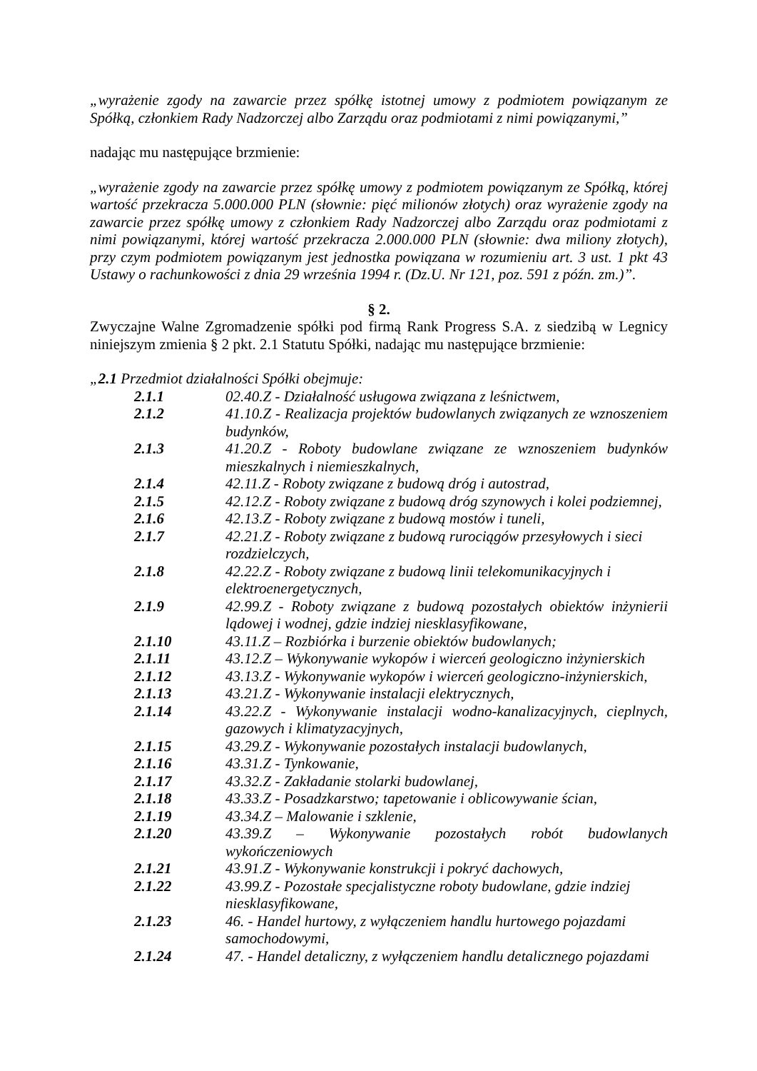„wyrażenie zgody na zawarcie przez spółkę istotnej umowy z podmiotem powiązanym ze Spółką, członkiem Rady Nadzorczej albo Zarządu oraz podmiotami z nimi powiązanymi,”
nadając mu następujące brzmienie:
„wyrażenie zgody na zawarcie przez spółkę umowy z podmiotem powiązanym ze Spółką, której wartość przekracza 5.000.000 PLN (słownie: pięć milionów złotych) oraz wyrażenie zgody na zawarcie przez spółkę umowy z członkiem Rady Nadzorczej albo Zarządu oraz podmiotami z nimi powiązanymi, której wartość przekracza 2.000.000 PLN (słownie: dwa miliony złotych), przy czym podmiotem powiązanym jest jednostka powiązana w rozumieniu art. 3 ust. 1 pkt 43 Ustawy o rachunkowości z dnia 29 września 1994 r. (Dz.U. Nr 121, poz. 591 z późn. zm.)”.
§ 2.
Zwyczajne Walne Zgromadzenie spółki pod firmą Rank Progress S.A. z siedzibą w Legnicy niniejszym zmienia § 2 pkt. 2.1 Statutu Spółki, nadając mu następujące brzmienie:
„2.1 Przedmiot działalności Spółki obejmuje:
| 2.1.1 | 02.40.Z - Działalność usługowa związana z leśnictwem, |
| 2.1.2 | 41.10.Z - Realizacja projektów budowlanych związanych ze wznoszeniem budynków, |
| 2.1.3 | 41.20.Z - Roboty budowlane związane ze wznoszeniem budynków mieszkalnych i niemieszkalnych, |
| 2.1.4 | 42.11.Z - Roboty związane z budową dróg i autostrad, |
| 2.1.5 | 42.12.Z - Roboty związane z budową dróg szynowych i kolei podziemnej, |
| 2.1.6 | 42.13.Z - Roboty związane z budową mostów i tuneli, |
| 2.1.7 | 42.21.Z - Roboty związane z budową rurociągów przesyłowych i sieci rozdzielczych, |
| 2.1.8 | 42.22.Z - Roboty związane z budową linii telekomunikacyjnych i elektroenergetycznych, |
| 2.1.9 | 42.99.Z - Roboty związane z budową pozostałych obiektów inżynierii lądowej i wodnej, gdzie indziej niesklasyfikowane, |
| 2.1.10 | 43.11.Z – Rozbiórka i burzenie obiektów budowlanych; |
| 2.1.11 | 43.12.Z – Wykonywanie wykopów i wierceń geologiczno inżynierskich |
| 2.1.12 | 43.13.Z - Wykonywanie wykopów i wierceń geologiczno-inżynierskich, |
| 2.1.13 | 43.21.Z - Wykonywanie instalacji elektrycznych, |
| 2.1.14 | 43.22.Z - Wykonywanie instalacji wodno-kanalizacyjnych, cieplnych, gazowych i klimatyzacyjnych, |
| 2.1.15 | 43.29.Z - Wykonywanie pozostałych instalacji budowlanych, |
| 2.1.16 | 43.31.Z - Tynkowanie, |
| 2.1.17 | 43.32.Z - Zakładanie stolarki budowlanej, |
| 2.1.18 | 43.33.Z - Posadzkarstwo; tapetowanie i oblicowywanie ścian, |
| 2.1.19 | 43.34.Z – Malowanie i szklenie, |
| 2.1.20 | 43.39.Z – Wykonywanie pozostałych robót budowlanych wykończeniowych |
| 2.1.21 | 43.91.Z - Wykonywanie konstrukcji i pokryć dachowych, |
| 2.1.22 | 43.99.Z - Pozostałe specjalistyczne roboty budowlane, gdzie indziej niesklasyfikowane, |
| 2.1.23 | 46. - Handel hurtowy, z wyłączeniem handlu hurtowego pojazdami samochodowymi, |
| 2.1.24 | 47. - Handel detaliczny, z wyłączeniem handlu detalicznego pojazdami |